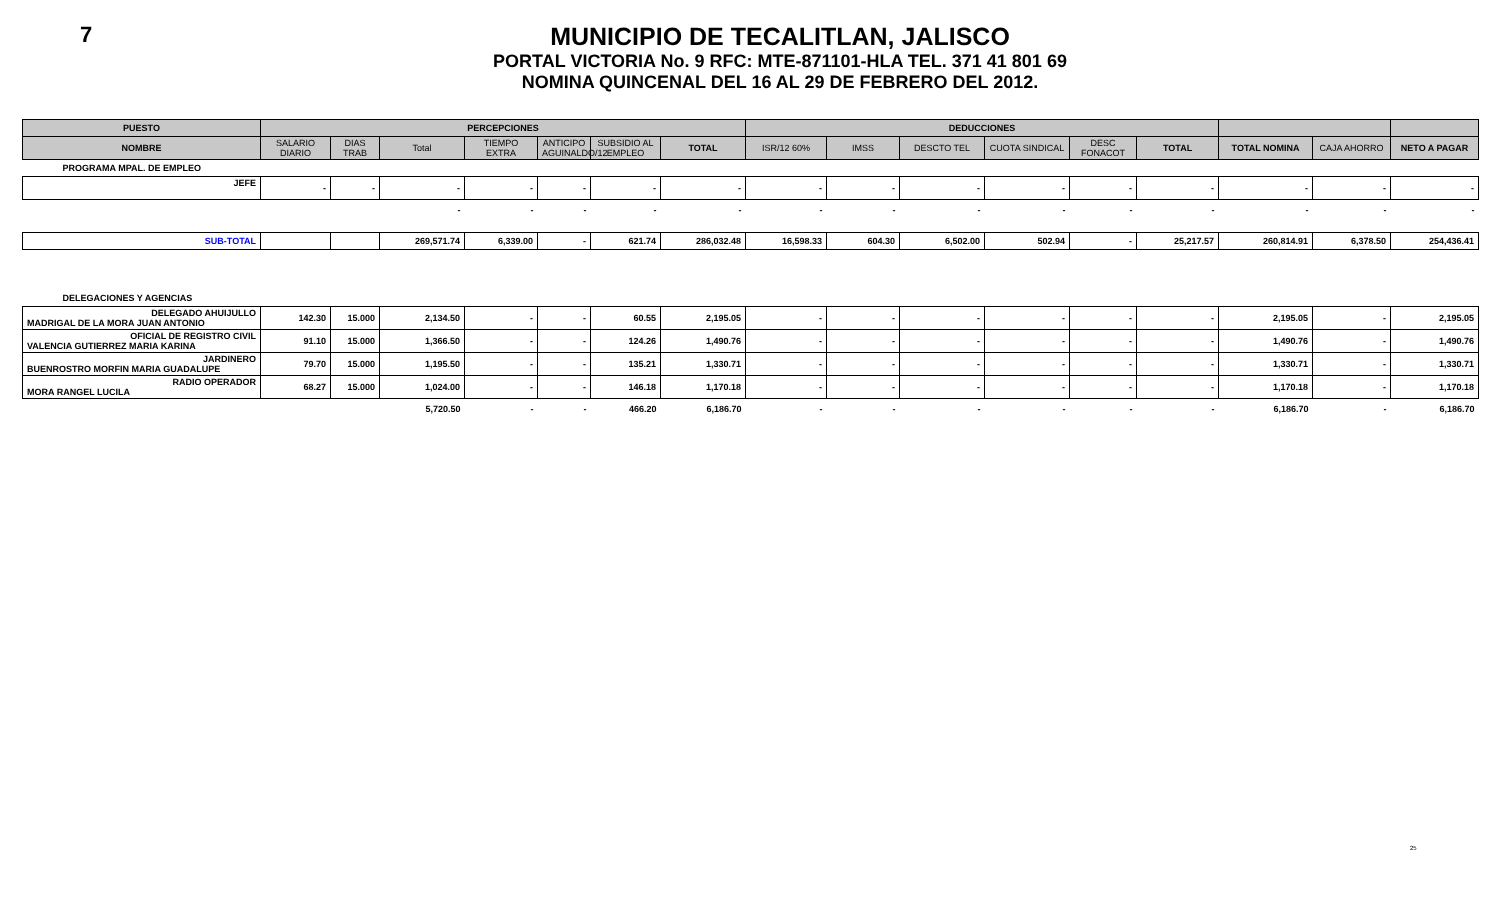7 MUNICIPIO DE TECALITLAN, JALISCO
PORTAL VICTORIA No. 9 RFC: MTE-871101-HLA TEL. 371 41 801 69
NOMINA QUINCENAL DEL 16 AL 29 DE FEBRERO DEL 2012.
| PUESTO | PERCEPCIONES | | | | | | | DEDUCCIONES | | | | | | | | |
| --- | --- | --- | --- | --- | --- | --- | --- | --- | --- | --- | --- | --- | --- | --- | --- | --- |
| NOMBRE | SALARIO DIARIO | DIAS TRAB | Total | TIEMPO EXTRA | ANTICIPO AGUINALDO/12 | SUBSIDIO AL EMPLEO | TOTAL | ISR/12 60% | IMSS | DESCTO TEL | CUOTA SINDICAL | DESC FONACOT | TOTAL | TOTAL NOMINA | CAJA AHORRO | NETO A PAGAR |
| PROGRAMA MPAL. DE EMPLEO | | | | | | | | | | | | | | | | |
| JEFE | - | - | - | - | - | - | - | - | - | - | - | - | - | - | - | - |
| | | | - | - | - | - | - | - | - | - | - | - | - | - | - | - |
| SUB-TOTAL | | | 269,571.74 | 6,339.00 | - | 621.74 | 286,032.48 | 16,598.33 | 604.30 | 6,502.00 | 502.94 | - | 25,217.57 | 260,814.91 | 6,378.50 | 254,436.41 |
| DELEGACIONES Y AGENCIAS | | | | | | | | | | | | | | | | |
| DELEGADO AHUIJULLO MADRIGAL DE LA MORA JUAN ANTONIO | 142.30 | 15.000 | 2,134.50 | - | - | 60.55 | 2,195.05 | - | - | - | - | - | - | 2,195.05 | - | 2,195.05 |
| OFICIAL DE REGISTRO CIVIL VALENCIA GUTIERREZ MARIA KARINA | 91.10 | 15.000 | 1,366.50 | - | - | 124.26 | 1,490.76 | - | - | - | - | - | - | 1,490.76 | - | 1,490.76 |
| JARDINERO BUENROSTRO MORFIN MARIA GUADALUPE | 79.70 | 15.000 | 1,195.50 | - | - | 135.21 | 1,330.71 | - | - | - | - | - | - | 1,330.71 | - | 1,330.71 |
| RADIO OPERADOR MORA RANGEL LUCILA | 68.27 | 15.000 | 1,024.00 | - | - | 146.18 | 1,170.18 | - | - | - | - | - | - | 1,170.18 | - | 1,170.18 |
| | | | 5,720.50 | - | - | 466.20 | 6,186.70 | - | - | - | - | - | - | 6,186.70 | - | 6,186.70 |
25